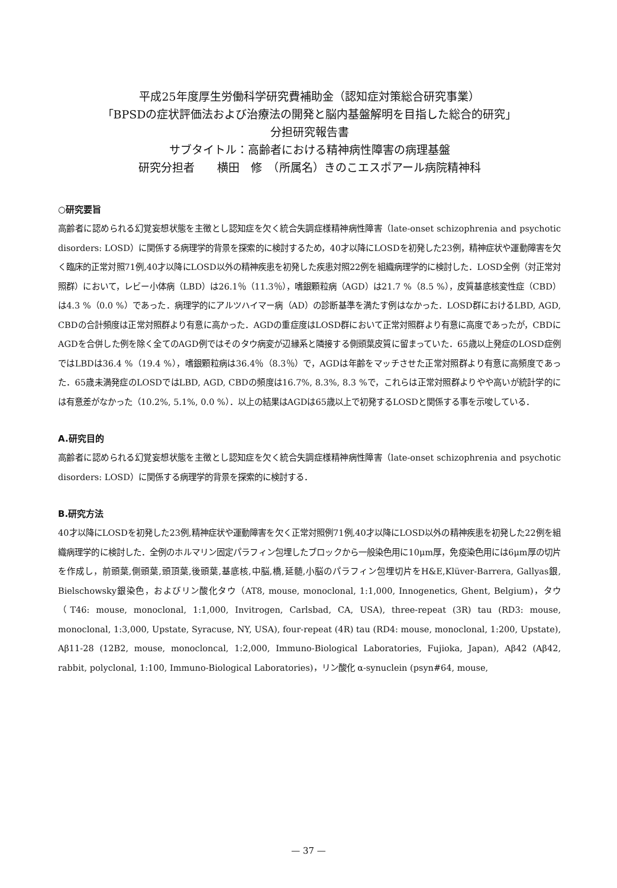平成25年度厚生労働科学研究費補助金（認知症対策総合研究事業）
「BPSDの症状評価法および治療法の開発と脳内基盤解明を目指した総合的研究」
分担研究報告書
サブタイトル：高齢者における精神病性障害の病理基盤
研究分担者　　横田　修　（所属名）きのこエスポアール病院精神科
○研究要旨
高齢者に認められる幻覚妄想状態を主徴とし認知症を欠く統合失調症様精神病性障害（late-onset schizophrenia and psychotic disorders: LOSD）に関係する病理学的背景を探索的に検討するため，40才以降にLOSDを初発した23例，精神症状や運動障害を欠く臨床的正常対照71例,40才以降にLOSD以外の精神疾患を初発した疾患対照22例を組織病理学的に検討した．LOSD全例（対正常対照群）において，レビー小体病（LBD）は26.1％（11.3％），嗜銀顆粒病（AGD）は21.7 %（8.5 %），皮質基底核変性症（CBD）は4.3 %（0.0 %）であった．病理学的にアルツハイマー病（AD）の診断基準を満たす例はなかった．LOSD群におけるLBD, AGD, CBDの合計頻度は正常対照群より有意に高かった．AGDの重症度はLOSD群において正常対照群より有意に高度であったが，CBDにAGDを合併した例を除く全てのAGD例ではそのタウ病変が辺縁系と隣接する側頭葉皮質に留まっていた．65歳以上発症のLOSD症例ではLBDは36.4 %（19.4 %），嗜銀顆粒病は36.4％（8.3％）で，AGDは年齢をマッチさせた正常対照群より有意に高頻度であった．65歳未満発症のLOSDではLBD, AGD, CBDの頻度は16.7%, 8.3%, 8.3 %で，これらは正常対照群よりやや高いが統計学的には有意差がなかった（10.2%, 5.1%, 0.0 %）．以上の結果はAGDは65歳以上で初発するLOSDと関係する事を示唆している．
A.研究目的
高齢者に認められる幻覚妄想状態を主徴とし認知症を欠く統合失調症様精神病性障害（late-onset schizophrenia and psychotic disorders: LOSD）に関係する病理学的背景を探索的に検討する．
B.研究方法
40才以降にLOSDを初発した23例,精神症状や運動障害を欠く正常対照例71例,40才以降にLOSD以外の精神疾患を初発した22例を組織病理学的に検討した．全例のホルマリン固定パラフィン包埋したブロックから一般染色用に10μm厚，免疫染色用には6μm厚の切片を作成し，前頭葉,側頭葉,頭頂葉,後頭葉,基底核,中脳,橋,延髄,小脳のパラフィン包埋切片をH&E,Klüver-Barrera, Gallyas銀, Bielschowsky銀染色，およびリン酸化タウ（AT8, mouse, monoclonal, 1:1,000, Innogenetics, Ghent, Belgium)，タウ（T46: mouse, monoclonal, 1:1,000, Invitrogen, Carlsbad, CA, USA), three-repeat (3R) tau (RD3: mouse, monoclonal, 1:3,000, Upstate, Syracuse, NY, USA), four-repeat (4R) tau (RD4: mouse, monoclonal, 1:200, Upstate), Aβ11-28 (12B2, mouse, monocloncal, 1:2,000, Immuno-Biological Laboratories, Fujioka, Japan), Aβ42 (Aβ42, rabbit, polyclonal, 1:100, Immuno-Biological Laboratories)，リン酸化 α-synuclein (psyn#64, mouse,
— 37 —